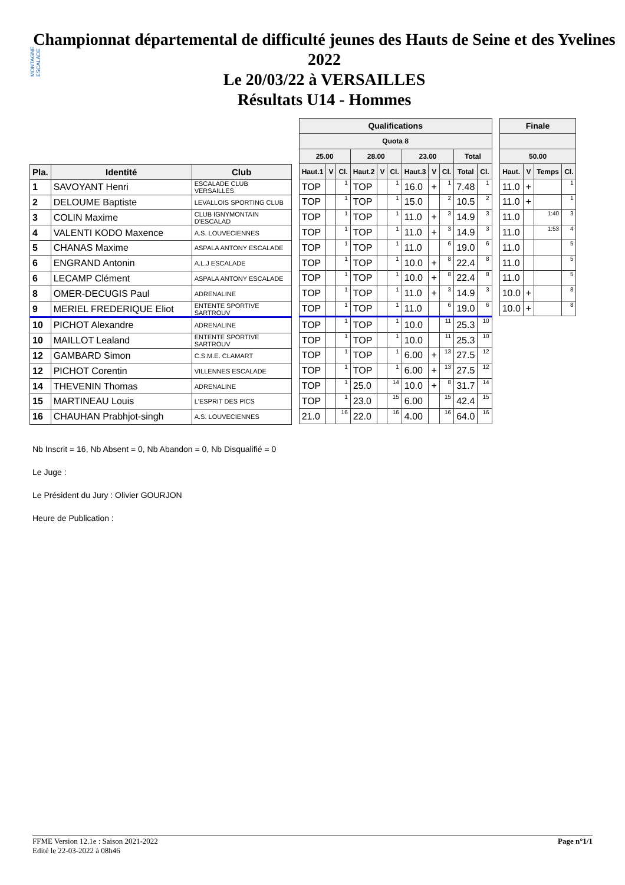MONTAGNE ESCALADE
Championnat départemental de difficulté jeunes des Hauts de Seine et des Yvelines 2022
Le 20/03/22 à VERSAILLES
Résultats U14 - Hommes
| Pla. | Identité | Club |
| --- | --- | --- |
| 1 | SAVOYANT Henri | ESCALADE CLUB VERSAILLES |
| 2 | DELOUME Baptiste | LEVALLOIS SPORTING CLUB |
| 3 | COLIN Maxime | CLUB IGNYMONTAIN D'ESCALAD |
| 4 | VALENTI KODO Maxence | A.S. LOUVECIENNES |
| 5 | CHANAS Maxime | ASPALA ANTONY ESCALADE |
| 6 | ENGRAND Antonin | A.L.J ESCALADE |
| 6 | LECAMP Clément | ASPALA ANTONY ESCALADE |
| 8 | OMER-DECUGIS Paul | ADRENALINE |
| 9 | MERIEL FREDERIQUE Eliot | ENTENTE SPORTIVE SARTROUV |
| 10 | PICHOT Alexandre | ADRENALINE |
| 10 | MAILLOT Lealand | ENTENTE SPORTIVE SARTROUV |
| 12 | GAMBARD Simon | C.S.M.E. CLAMART |
| 12 | PICHOT Corentin | VILLENNES ESCALADE |
| 14 | THEVENIN Thomas | ADRENALINE |
| 15 | MARTINEAU Louis | L'ESPRIT DES PICS |
| 16 | CHAUHAN Prabhjot-singh | A.S. LOUVECIENNES |
| Qualifications | | | | | | | | | | |
| --- | --- | --- | --- | --- | --- | --- | --- | --- | --- | --- |
| Quota 8 | | | | | | | | | | |
| 25.00 | | | 28.00 | | | 23.00 | | | Total | |
| Haut.1 | V | Cl. | Haut.2 | V | Cl. | Haut.3 | V | Cl. | Total | Cl. |
| TOP | | 1 | TOP | | 1 | 16.0 | + | 1 | 7.48 | 1 |
| TOP | | 1 | TOP | | 1 | 15.0 | | 2 | 10.5 | 2 |
| TOP | | 1 | TOP | | 1 | 11.0 | + | 3 | 14.9 | 3 |
| TOP | | 1 | TOP | | 1 | 11.0 | + | 3 | 14.9 | 3 |
| TOP | | 1 | TOP | | 1 | 11.0 | | 6 | 19.0 | 6 |
| TOP | | 1 | TOP | | 1 | 10.0 | + | 8 | 22.4 | 8 |
| TOP | | 1 | TOP | | 1 | 10.0 | + | 8 | 22.4 | 8 |
| TOP | | 1 | TOP | | 1 | 11.0 | + | 3 | 14.9 | 3 |
| TOP | | 1 | TOP | | 1 | 11.0 | | 6 | 19.0 | 6 |
| TOP | | 1 | TOP | | 1 | 10.0 | | 11 | 25.3 | 10 |
| TOP | | 1 | TOP | | 1 | 10.0 | | 11 | 25.3 | 10 |
| TOP | | 1 | TOP | | 1 | 6.00 | + | 13 | 27.5 | 12 |
| TOP | | 1 | TOP | | 1 | 6.00 | + | 13 | 27.5 | 12 |
| TOP | | 1 | 25.0 | | 14 | 10.0 | + | 8 | 31.7 | 14 |
| TOP | | 1 | 23.0 | | 15 | 6.00 | | 15 | 42.4 | 15 |
| 21.0 | | 16 | 22.0 | | 16 | 4.00 | | 16 | 64.0 | 16 |
| Finale | | | |
| --- | --- | --- | --- |
| 50.00 | | | |
| Haut. | V | Temps | Cl. |
| 11.0 | + | | 1 |
| 11.0 | + | | 1 |
| 11.0 | | 1:40 | 3 |
| 11.0 | | 1:53 | 4 |
| 11.0 | | | 5 |
| 11.0 | | | 5 |
| 11.0 | | | 5 |
| 10.0 | + | | 8 |
| 10.0 | + | | 8 |
Nb Inscrit = 16, Nb Absent = 0, Nb Abandon = 0, Nb Disqualifié = 0
Le Juge :
Le Président du Jury : Olivier GOURJON
Heure de Publication :
FFME Version 12.1e : Saison 2021-2022
Edité le 22-03-2022 à 08h46
Page n°1/1